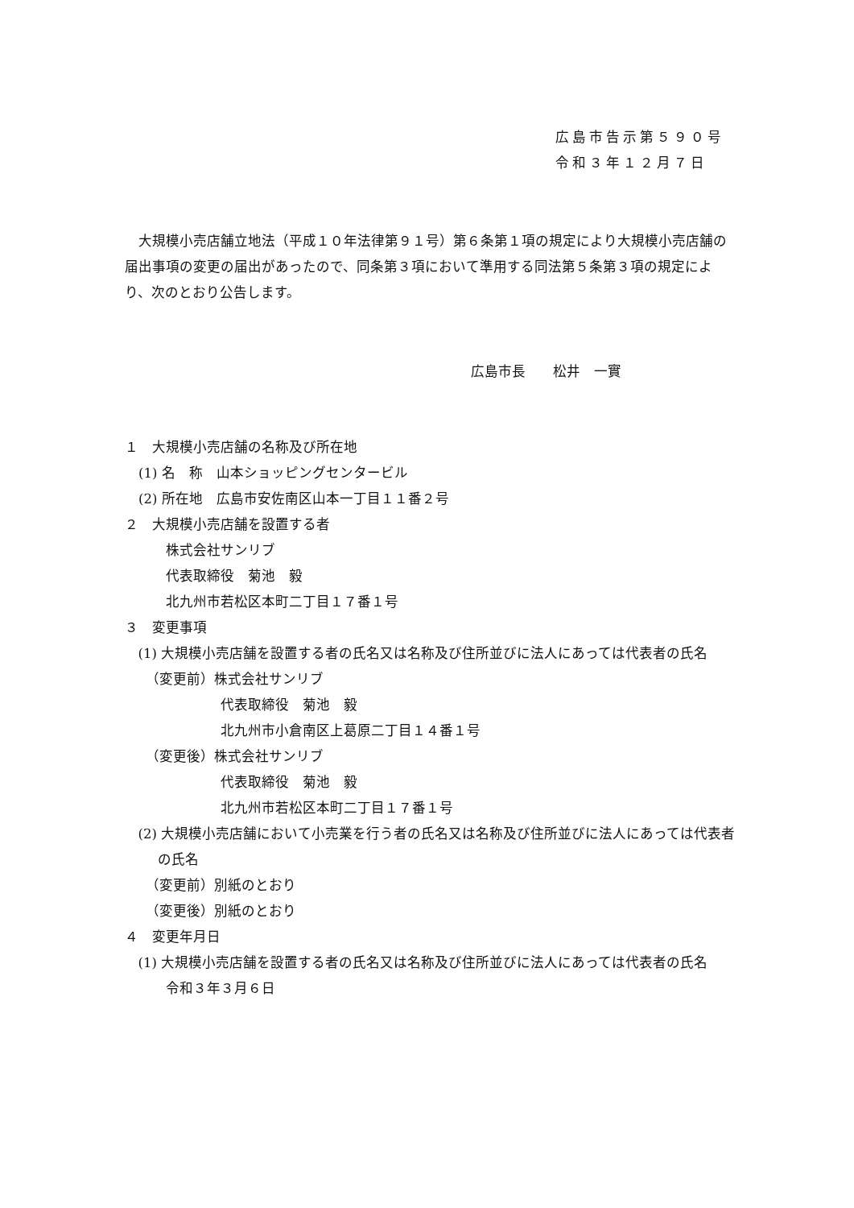広島市告示第５９０号
令和３年１２月７日
大規模小売店舗立地法（平成１０年法律第９１号）第６条第１項の規定により大規模小売店舗の届出事項の変更の届出があったので、同条第３項において準用する同法第５条第３項の規定により、次のとおり公告します。
広島市長　　松井　一實
１　大規模小売店舗の名称及び所在地
　(1) 名　称　山本ショッピングセンタービル
　(2) 所在地　広島市安佐南区山本一丁目１１番２号
２　大規模小売店舗を設置する者
　　　株式会社サンリブ
　　　代表取締役　菊池　毅
　　　北九州市若松区本町二丁目１７番１号
３　変更事項
(1) 大規模小売店舗を設置する者の氏名又は名称及び住所並びに法人にあっては代表者の氏名
　　（変更前）株式会社サンリブ
　　　　　　　代表取締役　菊池　毅
　　　　　　　北九州市小倉南区上葛原二丁目１４番１号
　　（変更後）株式会社サンリブ
　　　　　　　代表取締役　菊池　毅
　　　　　　　北九州市若松区本町二丁目１７番１号
(2) 大規模小売店舗において小売業を行う者の氏名又は名称及び住所並びに法人にあっては代表者の氏名
　　（変更前）別紙のとおり
　　（変更後）別紙のとおり
４　変更年月日
(1) 大規模小売店舗を設置する者の氏名又は名称及び住所並びに法人にあっては代表者の氏名
　　　令和３年３月６日